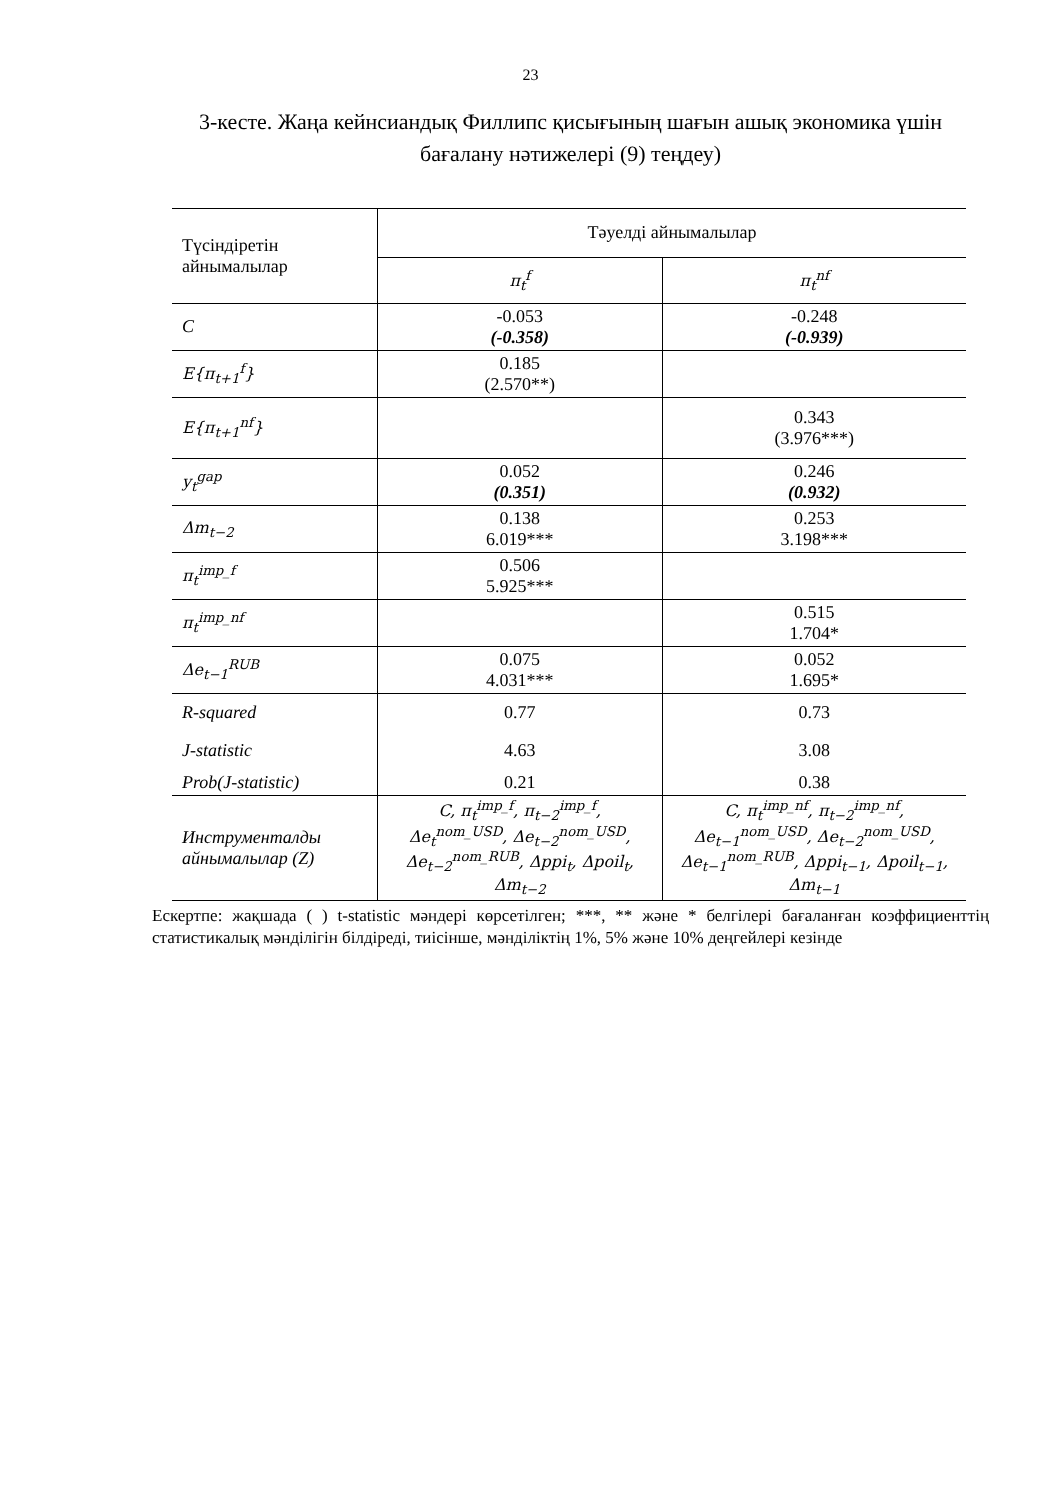23
3-кесте. Жаңа кейнсиандық Филлипс қисығының шағын ашық экономика үшін бағалану нәтижелері (9) теңдеу)
| Түсіндіретін айнымалылар | Тәуелді айнымалылар | |
| --- | --- | --- |
| | π<sub>t</sub><sup>f</sup> | π<sub>t</sub><sup>nf</sup> |
| C | -0.053 (-0.358) | -0.248 (-0.939) |
| E{π<sub>t+1</sub><sup>f</sup>} | 0.185 (2.570**) | |
| E{π<sub>t+1</sub><sup>nf</sup>} | | 0.343 (3.976***) |
| y<sub>t</sub><sup>gap</sup> | 0.052 (0.351) | 0.246 (0.932) |
| Δm<sub>t−2</sub> | 0.138 6.019*** | 0.253 3.198*** |
| π<sub>t</sub><sup>imp_f</sup> | 0.506 5.925*** | |
| π<sub>t</sub><sup>imp_nf</sup> | | 0.515 1.704* |
| Δe<sub>t−1</sub><sup>RUB</sup> | 0.075 4.031*** | 0.052 1.695* |
| R-squared | 0.77 | 0.73 |
| J-statistic | 4.63 | 3.08 |
| Prob(J-statistic) | 0.21 | 0.38 |
| Инструменталды айнымалылар (Z) | C, π<sub>t</sub><sup>imp_f</sup>, π<sub>t−2</sub><sup>imp_f</sup>, Δe<sub>t</sub><sup>nom_USD</sup>, Δe<sub>t−2</sub><sup>nom_USD</sup>, Δe<sub>t−2</sub><sup>nom_RUB</sup>, Δppi<sub>t</sub>, Δpoil<sub>t</sub>, Δm<sub>t−2</sub> | C, π<sub>t</sub><sup>imp_nf</sup>, π<sub>t−2</sub><sup>imp_nf</sup>, Δe<sub>t−1</sub><sup>nom_USD</sup>, Δe<sub>t−2</sub><sup>nom_USD</sup>, Δe<sub>t−1</sub><sup>nom_RUB</sup>, Δppi<sub>t−1</sub>, Δpoil<sub>t−1</sub>, Δm<sub>t−1</sub> |
Ескертпе: жақшада ( ) t-statistic мәндері көрсетілген; ***, ** және * белгілері бағаланған коэффициенттің статистикалық мәнділігін білдіреді, тиісінше, мәнділіктің 1%, 5% және 10% деңгейлері кезінде